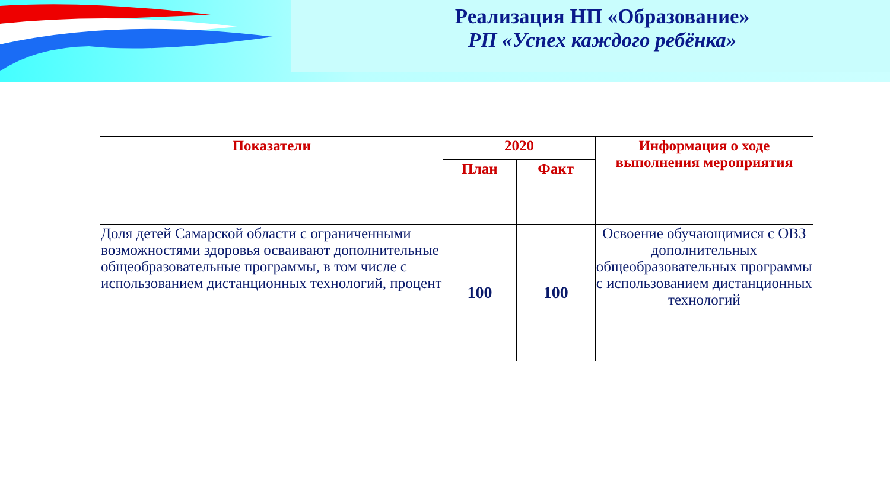Реализация НП «Образование»
РП «Успех каждого ребёнка»
| Показатели | 2020 | | Информация о ходе выполнения мероприятия |
| --- | --- | --- | --- |
| | План | Факт | |
| Доля детей Самарской области с ограниченными возможностями здоровья осваивают дополнительные общеобразовательные программы, в том числе с использованием дистанционных технологий, процент | 100 | 100 | Освоение обучающимися с ОВЗ дополнительных общеобразовательных программы с использованием дистанционных технологий |